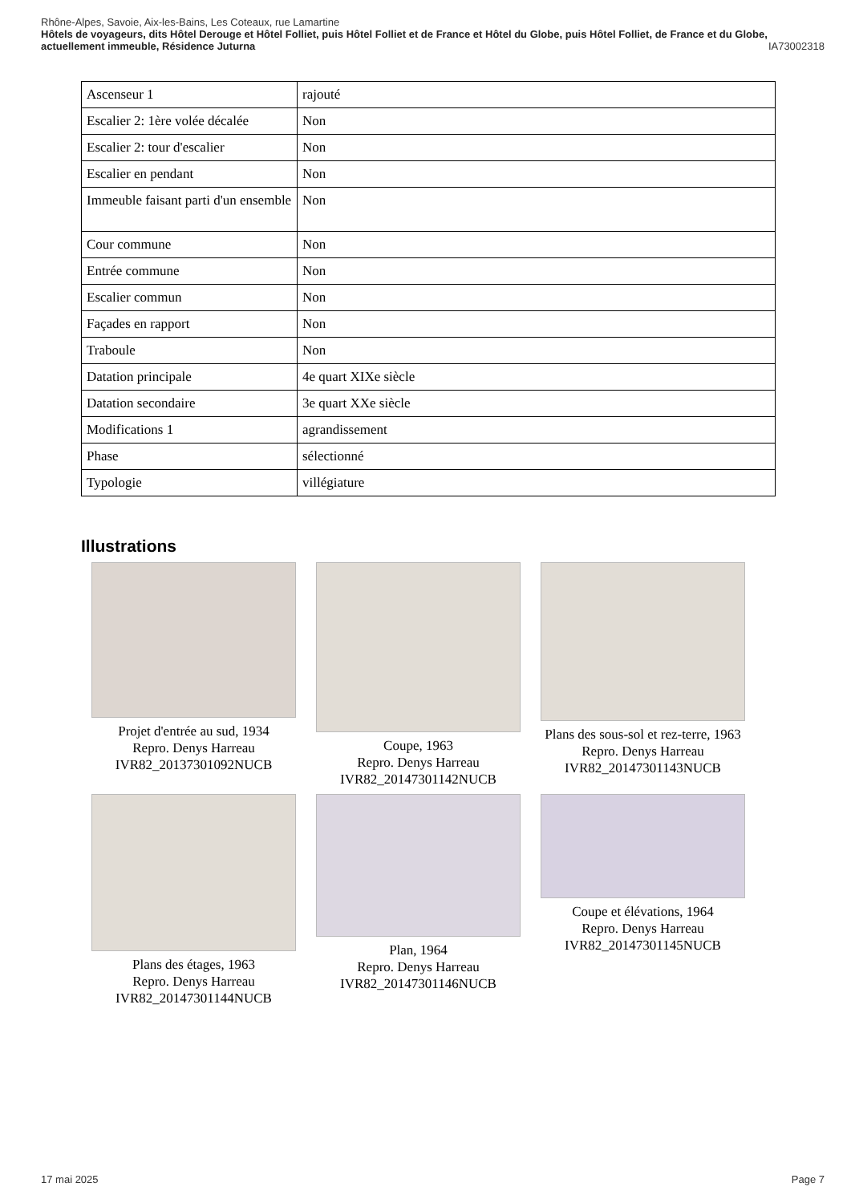Rhône-Alpes, Savoie, Aix-les-Bains, Les Coteaux, rue Lamartine
Hôtels de voyageurs, dits Hôtel Derouge et Hôtel Folliet, puis Hôtel Folliet et de France et Hôtel du Globe, puis Hôtel Folliet, de France et du Globe, actuellement immeuble, Résidence Juturna IA73002318
| Ascenseur 1 | rajouté |
| Escalier 2: 1ère volée décalée | Non |
| Escalier 2: tour d'escalier | Non |
| Escalier en pendant | Non |
| Immeuble faisant parti d'un ensemble | Non |
| Cour commune | Non |
| Entrée commune | Non |
| Escalier commun | Non |
| Façades en rapport | Non |
| Traboule | Non |
| Datation principale | 4e quart XIXe siècle |
| Datation secondaire | 3e quart XXe siècle |
| Modifications 1 | agrandissement |
| Phase | sélectionné |
| Typologie | villégiature |
Illustrations
Projet d'entrée au sud, 1934
Repro. Denys Harreau
IVR82_20137301092NUCB
Coupe, 1963
Repro. Denys Harreau
IVR82_20147301142NUCB
Plans des sous-sol et rez-terre, 1963
Repro. Denys Harreau
IVR82_20147301143NUCB
Plans des étages, 1963
Repro. Denys Harreau
IVR82_20147301144NUCB
Plan, 1964
Repro. Denys Harreau
IVR82_20147301146NUCB
Coupe et élévations, 1964
Repro. Denys Harreau
IVR82_20147301145NUCB
17 mai 2025 Page 7